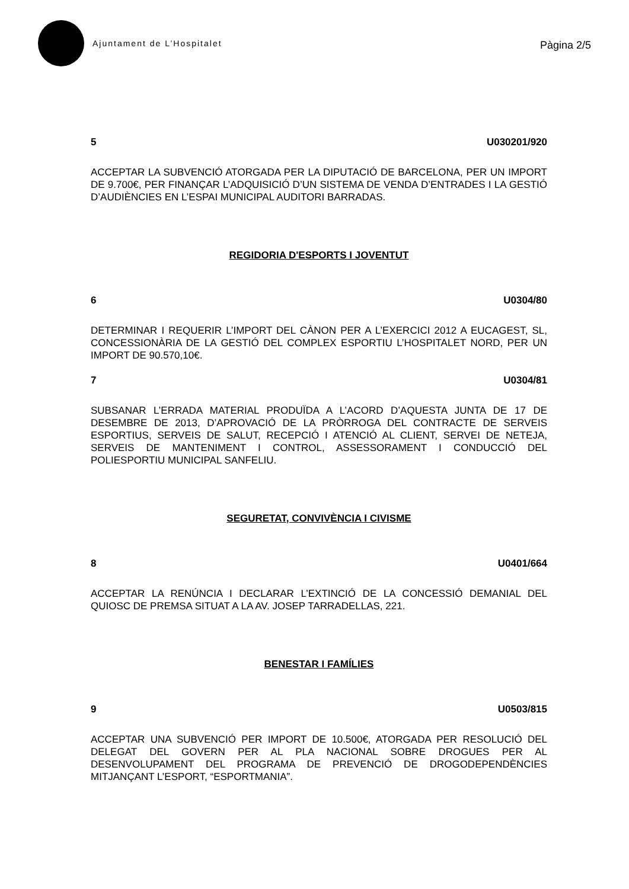Ajuntament de L’Hospitalet
Pàgina 2/5
5 U030201/920
ACCEPTAR LA SUBVENCIÓ ATORGADA PER LA DIPUTACIÓ DE BARCELONA, PER UN IMPORT DE 9.700€, PER FINANÇAR L’ADQUISICIÓ D’UN SISTEMA DE VENDA D’ENTRADES I LA GESTIÓ D’AUDIÈNCIES EN L’ESPAI MUNICIPAL AUDITORI BARRADAS.
REGIDORIA D'ESPORTS I JOVENTUT
6 U0304/80
DETERMINAR I REQUERIR L’IMPORT DEL CÀNON PER A L’EXERCICI 2012 A EUCAGEST, SL, CONCESSIONÀRIA DE LA GESTIÓ DEL COMPLEX ESPORTIU L’HOSPITALET NORD, PER UN IMPORT DE 90.570,10€.
7 U0304/81
SUBSANAR L’ERRADA MATERIAL PRODUÏDA A L’ACORD D’AQUESTA JUNTA DE 17 DE DESEMBRE DE 2013, D’APROVACIÓ DE LA PRÒRROGA DEL CONTRACTE DE SERVEIS ESPORTIUS, SERVEIS DE SALUT, RECEPCIÓ I ATENCIÓ AL CLIENT, SERVEI DE NETEJA, SERVEIS DE MANTENIMENT I CONTROL, ASSESSORAMENT I CONDUCCIÓ DEL POLIESPORTIU MUNICIPAL SANFELIU.
SEGURETAT, CONVIVÈNCIA I CIVISME
8 U0401/664
ACCEPTAR LA RENÚNCIA I DECLARAR L’EXTINCIÓ DE LA CONCESSIÓ DEMANIAL DEL QUIOSC DE PREMSA SITUAT A LA AV. JOSEP TARRADELLAS, 221.
BENESTAR I FAMÍLIES
9 U0503/815
ACCEPTAR UNA SUBVENCIÓ PER IMPORT DE 10.500€, ATORGADA PER RESOLUCIÓ DEL DELEGAT DEL GOVERN PER AL PLA NACIONAL SOBRE DROGUES PER AL DESENVOLUPAMENT DEL PROGRAMA DE PREVENCIÓ DE DROGODEPENDÈNCIES MITJANÇANT L’ESPORT, “ESPORTMANIA”.